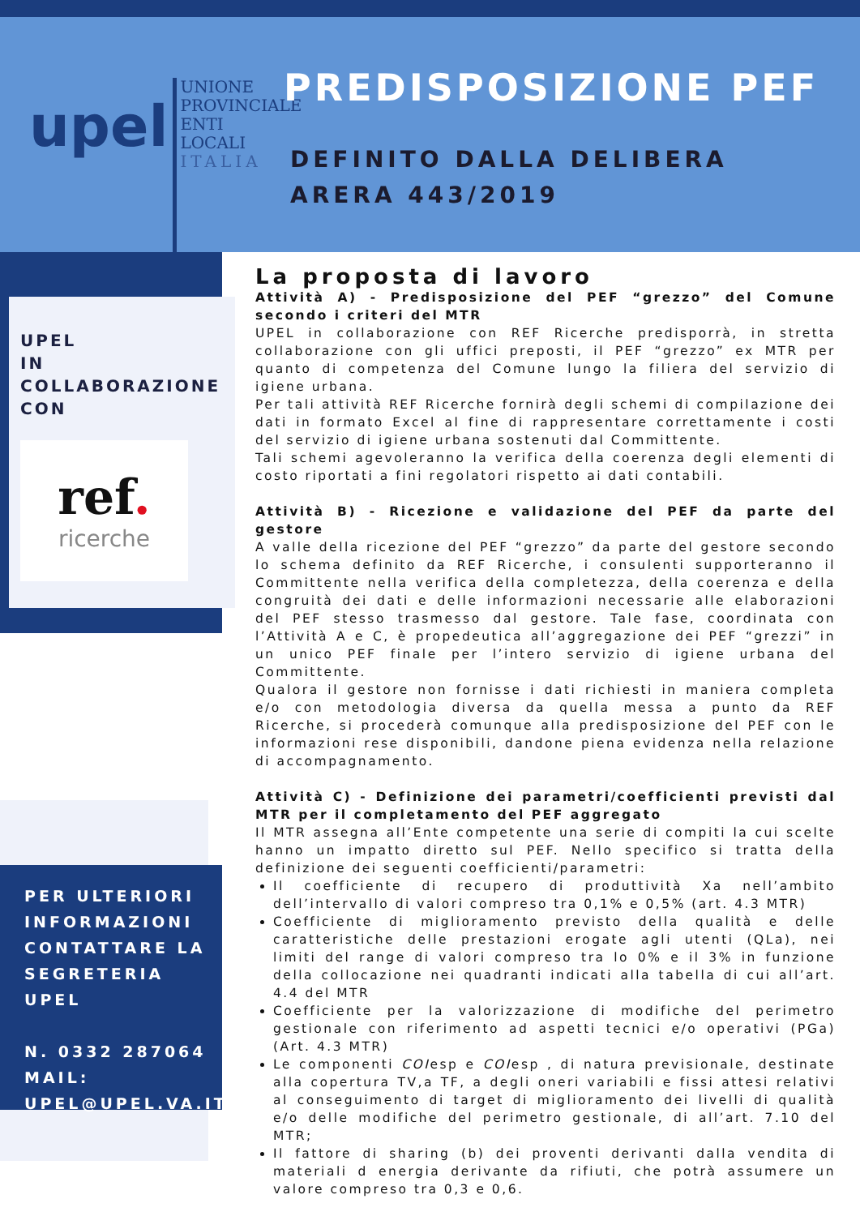upel
UNIONE
PROVINCIALE
ENTI
LOCALI
ITALIA
PREDISPOSIZIONE PEF
DEFINITO DALLA DELIBERA
ARERA 443/2019
UPEL
IN COLLABORAZIONE
CON
ref.
ricerche
PER ULTERIORI INFORMAZIONI CONTATTARE LA SEGRETERIA UPEL
N. 0332 287064
MAIL:
UPEL@UPEL.VA.IT
La proposta di lavoro
Attività A) - Predisposizione del PEF “grezzo” del Comune secondo i criteri del MTR
UPEL in collaborazione con REF Ricerche predisporrà, in stretta collaborazione con gli uffici preposti, il PEF “grezzo” ex MTR per quanto di competenza del Comune lungo la filiera del servizio di igiene urbana.
Per tali attività REF Ricerche fornirà degli schemi di compilazione dei dati in formato Excel al fine di rappresentare correttamente i costi del servizio di igiene urbana sostenuti dal Committente.
Tali schemi agevoleranno la verifica della coerenza degli elementi di costo riportati a fini regolatori rispetto ai dati contabili.
Attività B) - Ricezione e validazione del PEF da parte del gestore
A valle della ricezione del PEF “grezzo” da parte del gestore secondo lo schema definito da REF Ricerche, i consulenti supporteranno il Committente nella verifica della completezza, della coerenza e della congruità dei dati e delle informazioni necessarie alle elaborazioni del PEF stesso trasmesso dal gestore. Tale fase, coordinata con l’Attività A e C, è propedeutica all’aggregazione dei PEF “grezzi” in un unico PEF finale per l’intero servizio di igiene urbana del Committente.
Qualora il gestore non fornisse i dati richiesti in maniera completa e/o con metodologia diversa da quella messa a punto da REF Ricerche, si procederà comunque alla predisposizione del PEF con le informazioni rese disponibili, dandone piena evidenza nella relazione di accompagnamento.
Attività C) - Definizione dei parametri/coefficienti previsti dal MTR per il completamento del PEF aggregato
Il MTR assegna all’Ente competente una serie di compiti la cui scelte hanno un impatto diretto sul PEF. Nello specifico si tratta della definizione dei seguenti coefficienti/parametri:
Il coefficiente di recupero di produttività Xa nell’ambito dell’intervallo di valori compreso tra 0,1% e 0,5% (art. 4.3 MTR)
Coefficiente di miglioramento previsto della qualità e delle caratteristiche delle prestazioni erogate agli utenti (QLa), nei limiti del range di valori compreso tra lo 0% e il 3% in funzione della collocazione nei quadranti indicati alla tabella di cui all’art. 4.4 del MTR
Coefficiente per la valorizzazione di modifiche del perimetro gestionale con riferimento ad aspetti tecnici e/o operativi (PGa) (Art. 4.3 MTR)
Le componenti COIesp e COIesp , di natura previsionale, destinate alla copertura TV,a TF, a degli oneri variabili e fissi attesi relativi al conseguimento di target di miglioramento dei livelli di qualità e/o delle modifiche del perimetro gestionale, di all’art. 7.10 del MTR;
Il fattore di sharing (b) dei proventi derivanti dalla vendita di materiali d energia derivante da rifiuti, che potrà assumere un valore compreso tra 0,3 e 0,6.